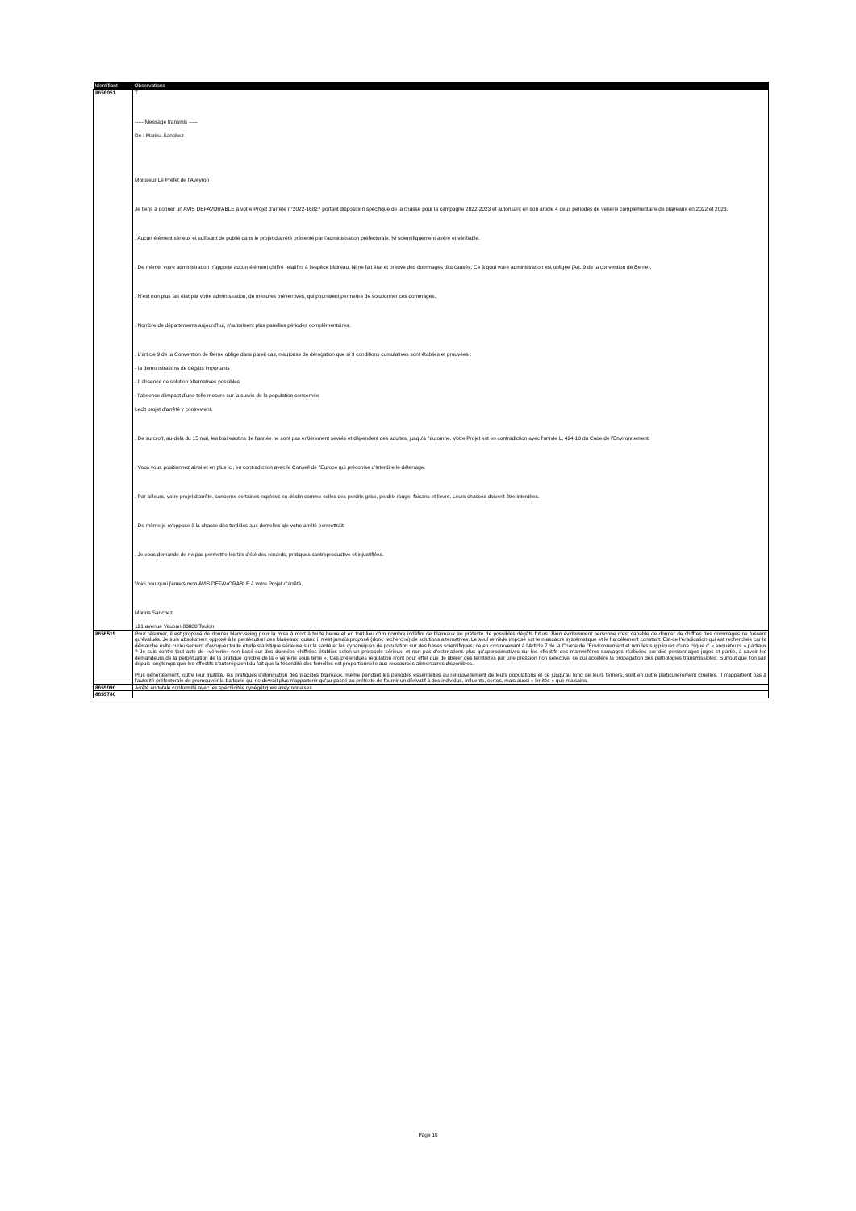| Identifiant | Observations |
| --- | --- |
| 8656051 | T ----- Message transmis ----- De : Marina Sanchez Monsieur Le Préfet de l'Aveyron Je tiens à donner un AVIS DEFAVORABLE à votre Projet d'arrêté n°2022-16827 portant disposition spécifique de la chasse pour la campagne 2022-2023 et autorisant en son article 4 deux périodes de vénerie complémentaire de blaireaux en 2022 et 2023. . Aucun élément sérieux et suffisant de publié dans le projet d'arrêté présenté par l'administration préfectorale. Ni scientifiquement avéré et vérifiable. . De même, votre administration n'apporte aucun élément chiffré relatif ni à l'espèce blaireau. Ni ne fait état et preuve des dommages dits causés. Ce à quoi votre administration est obligée (Art. 9 de la convention de Berne). . N'est non plus fait état par votre administration, de mesures préventives, qui pourraient permettre de solutionner ces dommages. . Nombre de départements aujourd'hui, n'autorisent plus pareilles périodes complémentaires. . L'article 9 de la Convention de Berne oblige dans pareil cas, n'autorise de dérogation que si 3 conditions cumulatives sont établies et prouvées : - la démonstrations de dégâts importants - l' absence de solution alternatives possibles - l'absence d'impact d'une telle mesure sur la survie de la population concernée Ledit projet d'arrêté y contrevient. . De surcroît, au-delà du 15 mai, les blaireautins de l'année ne sont pas entièrement sevrés et dépendent des adultes, jusqu'à l'automne. Votre Projet est en contradiction avec l'artivle L. 424-10 du Code de l'Environnement. . Vous vous positionnez ainsi et en plus ici, en contradiction avec le Conseil de l'Europe qui préconise d'interdire le déterrage. . Par ailleurs, votre projet d'arrêté, concerne certaines espèces en déclin comme celles des perdrix grise, perdrix rouge, faisans et lièvre. Leurs chasses doivent être interdites. . De même je m'oppose à la chasse des turdidés aux dentelles qie votre arrêté permettrait. . Je vous demande de ne pas permettre les tirs d'été des renards, pratiques contreproductive et injustifiées. Voici pourquoi j'émets mon AVIS DEFAVORABLE à votre Projet d'arrêté. Marina Sanchez 121 avenue Vauban 83000 Toulon |
| 8656519 | Pour résumer, il est proposé de donner blanc-seing pour la mise à mort à toute heure et en tout lieu d'un nombre indéfini de blaireaux au prétexte de possibles dégâts futurs. Bien évidemment personne n'est capable de donner de chiffres des dommages ne fussent qu'évalués. Je suis absolument opposé à la persécution des blaireaux, quand il n'est jamais proposé (donc recherché) de solutions alternatives. Le seul remède imposé est le massacre systématique et le harcèlement constant. Est-ce l'éradication qui est recherchée car la démarche évite curieusement d'évoquer toute étude statistique sérieuse sur la santé et les dynamiques de population sur des bases scientifiques, ce en contrevenant à l'Article 7 de la Charte de l'Environnement et non les suppliques d'une clique d' « enquêteurs » partiaux ? Je suis contre tout acte de «vénerie» non basé sur des données chiffrées établies selon un protocole sérieux, et non pas d'estimations plus qu'approximatives sur les effectifs des mammifères sauvages réalisées par des personnages juges et partie, à savoir les demandeurs de la perpétuation de la pratique ignoble de la « vénerie sous terre ». Ces prétendues régulation n'ont pour effet que de libérer des territoires par une pression non sélective, ce qui accélère la propagation des pathologies transmissibles. Surtout que l'on sait depuis longtemps que les effectifs s'autorégulent du fait que la fécondité des femelles est proportionnelle aux ressources alimentaires disponibles. Plus généralement, outre leur inutilité, les pratiques d'élimination des placides blaireaux, même pendant les périodes essentielles au renouvellement de leurs populations et ce jusqu'au fond de leurs terriers, sont en outre particulièrement cruelles. Il n'appartient pas à l'autorité préfectorale de promouvoir la barbarie qui ne devrait plus n'appartenir qu'au passé au prétexte de fournir un dérivatif à des individus, influents, certes, mais aussi « limités » que malsains. |
| 8659090 | Arrêté en totale conformité avec les spécificités cynégétiques aveyronnaises |
| 8659780 | |
Page 16